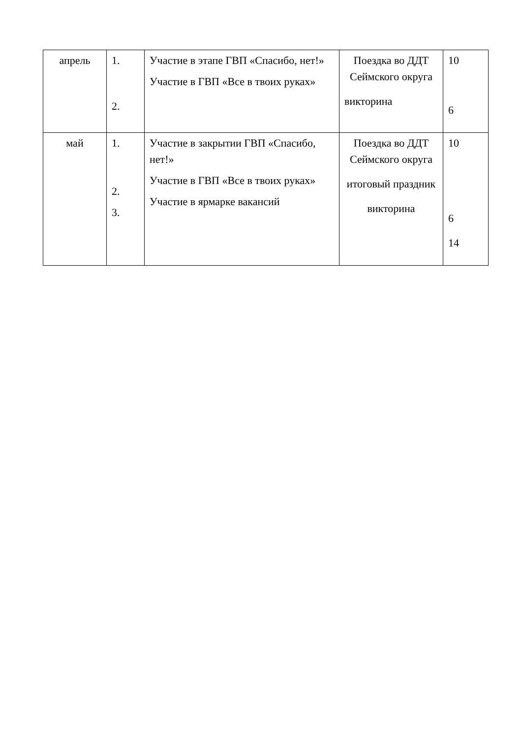| апрель | 1. 2. | Участие в этапе ГВП «Спасибо, нет!» Участие в ГВП «Все в твоих руках» | Поездка во ДДТ Сеймского округа викторина | 10 6 |
| май | 1. 2. 3. | Участие в закрытии ГВП «Спасибо, нет!» Участие в ГВП «Все в твоих руках» Участие в ярмарке вакансий | Поездка во ДДТ Сейм­ского округа итоговый праздник викторина | 10 6 14 |